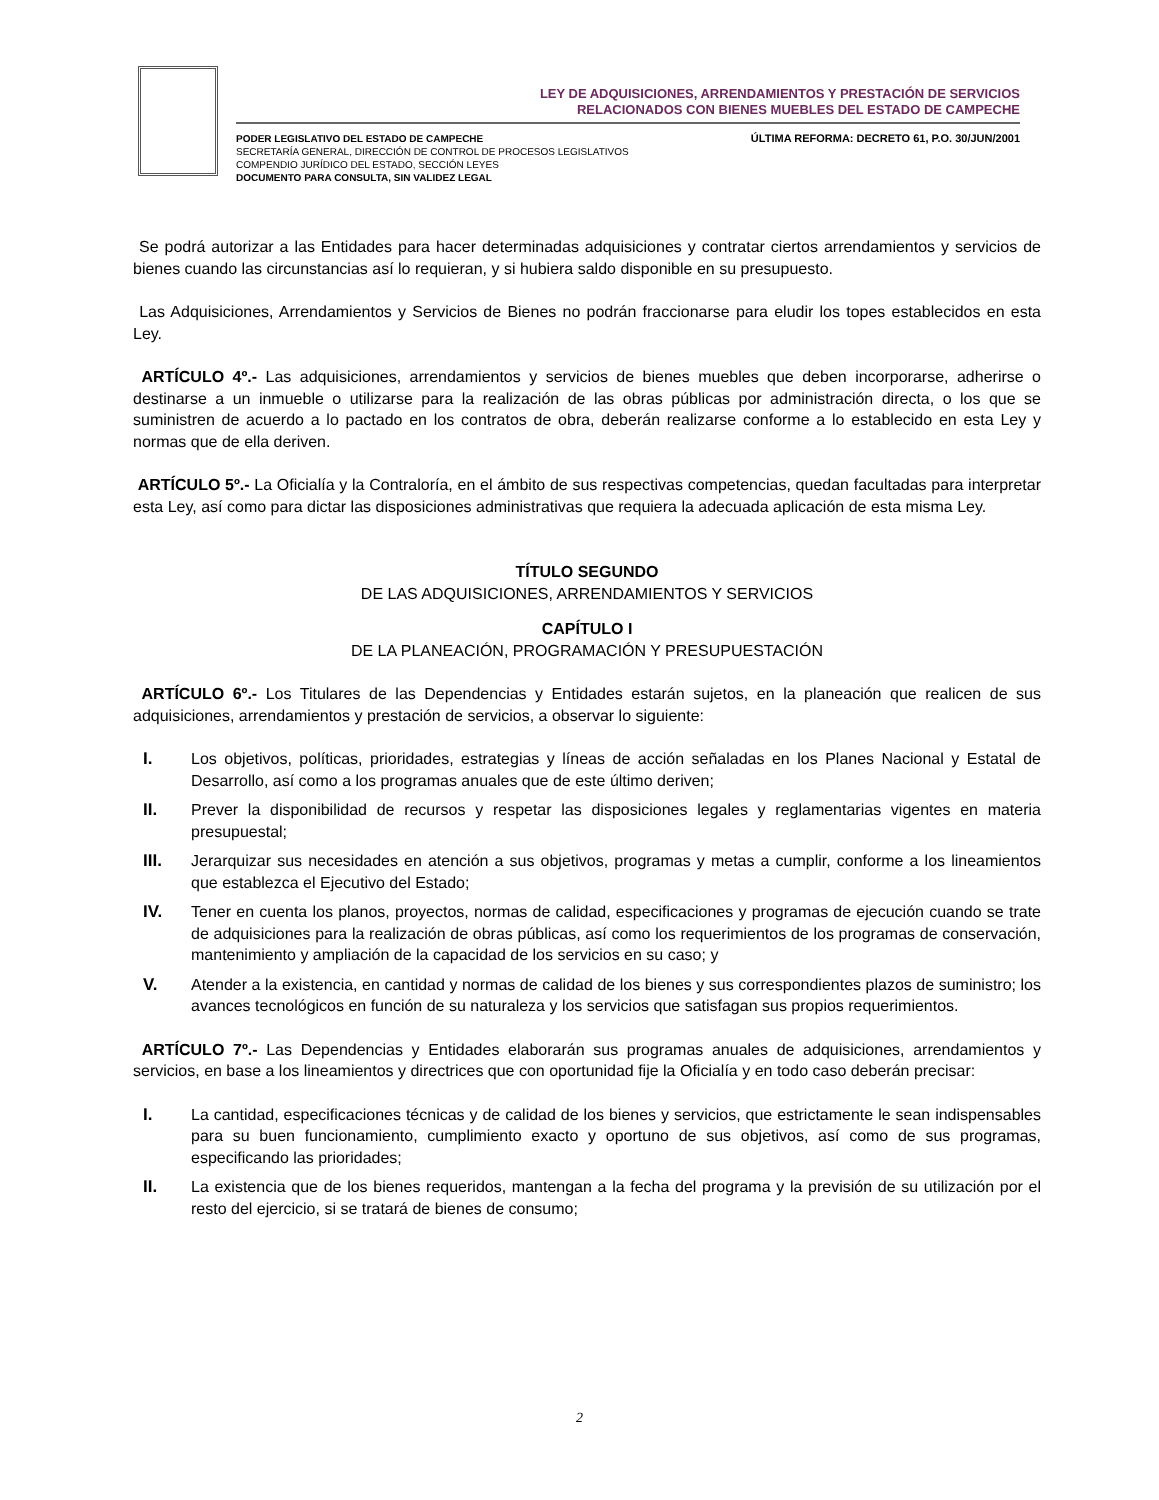LEY DE ADQUISICIONES, ARRENDAMIENTOS Y PRESTACIÓN DE SERVICIOS
RELACIONADOS CON BIENES MUEBLES DEL ESTADO DE CAMPECHE
PODER LEGISLATIVO DEL ESTADO DE CAMPECHE
SECRETARÍA GENERAL, DIRECCIÓN DE CONTROL DE PROCESOS LEGISLATIVOS
COMPENDIO JURÍDICO DEL ESTADO, SECCIÓN LEYES
DOCUMENTO PARA CONSULTA, SIN VALIDEZ LEGAL
ÚLTIMA REFORMA: DECRETO 61, P.O. 30/JUN/2001
Se podrá autorizar a las Entidades para hacer determinadas adquisiciones y contratar ciertos arrendamientos y servicios de bienes cuando las circunstancias así lo requieran, y si hubiera saldo disponible en su presupuesto.
Las Adquisiciones, Arrendamientos y Servicios de Bienes no podrán fraccionarse para eludir los topes establecidos en esta Ley.
ARTÍCULO 4º.- Las adquisiciones, arrendamientos y servicios de bienes muebles que deben incorporarse, adherirse o destinarse a un inmueble o utilizarse para la realización de las obras públicas por administración directa, o los que se suministren de acuerdo a lo pactado en los contratos de obra, deberán realizarse conforme a lo establecido en esta Ley y normas que de ella deriven.
ARTÍCULO 5º.- La Oficialía y la Contraloría, en el ámbito de sus respectivas competencias, quedan facultadas para interpretar esta Ley, así como para dictar las disposiciones administrativas que requiera la adecuada aplicación de esta misma Ley.
TÍTULO SEGUNDO
DE LAS ADQUISICIONES, ARRENDAMIENTOS Y SERVICIOS
CAPÍTULO I
DE LA PLANEACIÓN, PROGRAMACIÓN Y PRESUPUESTACIÓN
ARTÍCULO 6º.- Los Titulares de las Dependencias y Entidades estarán sujetos, en la planeación que realicen de sus adquisiciones, arrendamientos y prestación de servicios, a observar lo siguiente:
I. Los objetivos, políticas, prioridades, estrategias y líneas de acción señaladas en los Planes Nacional y Estatal de Desarrollo, así como a los programas anuales que de este último deriven;
II. Prever la disponibilidad de recursos y respetar las disposiciones legales y reglamentarias vigentes en materia presupuestal;
III. Jerarquizar sus necesidades en atención a sus objetivos, programas y metas a cumplir, conforme a los lineamientos que establezca el Ejecutivo del Estado;
IV. Tener en cuenta los planos, proyectos, normas de calidad, especificaciones y programas de ejecución cuando se trate de adquisiciones para la realización de obras públicas, así como los requerimientos de los programas de conservación, mantenimiento y ampliación de la capacidad de los servicios en su caso; y
V. Atender a la existencia, en cantidad y normas de calidad de los bienes y sus correspondientes plazos de suministro; los avances tecnológicos en función de su naturaleza y los servicios que satisfagan sus propios requerimientos.
ARTÍCULO 7º.- Las Dependencias y Entidades elaborarán sus programas anuales de adquisiciones, arrendamientos y servicios, en base a los lineamientos y directrices que con oportunidad fije la Oficialía y en todo caso deberán precisar:
I. La cantidad, especificaciones técnicas y de calidad de los bienes y servicios, que estrictamente le sean indispensables para su buen funcionamiento, cumplimiento exacto y oportuno de sus objetivos, así como de sus programas, especificando las prioridades;
II. La existencia que de los bienes requeridos, mantengan a la fecha del programa y la previsión de su utilización por el resto del ejercicio, si se tratará de bienes de consumo;
2